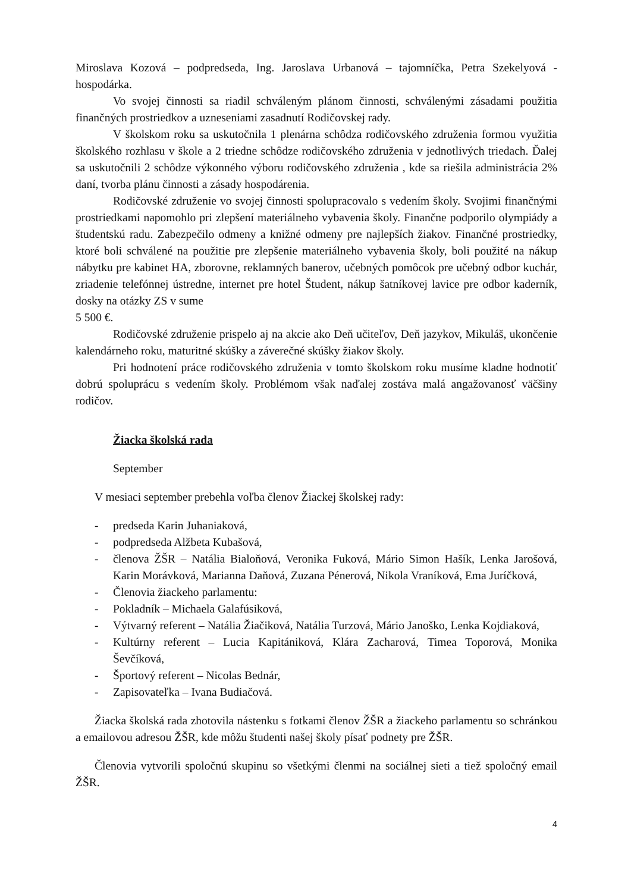Miroslava Kozová – podpredseda, Ing. Jaroslava Urbanová – tajomníčka, Petra Szekelyová - hospodárka.
Vo svojej činnosti sa riadil schváleným plánom činnosti, schválenými zásadami použitia finančných prostriedkov a uzneseniami zasadnutí Rodičovskej rady.
V školskom roku sa uskutočnila 1 plenárna schôdza rodičovského združenia formou využitia školského rozhlasu v škole a 2 triedne schôdze rodičovského združenia v jednotlivých triedach. Ďalej sa uskutočnili 2 schôdze výkonného výboru rodičovského združenia , kde sa riešila administrácia 2% daní, tvorba plánu činnosti a zásady hospodárenia.
Rodičovské združenie vo svojej činnosti spolupracovalo s vedením školy. Svojimi finančnými prostriedkami napomohlo pri zlepšení materiálneho vybavenia školy. Finančne podporilo olympiády a študentskú radu. Zabezpečilo odmeny a knižné odmeny pre najlepších žiakov. Finančné prostriedky, ktoré boli schválené na použitie pre zlepšenie materiálneho vybavenia školy, boli použité na nákup nábytku pre kabinet HA, zborovne, reklamných banerov, učebných pomôcok pre učebný odbor kuchár, zriadenie telefónnej ústredne, internet pre hotel Študent, nákup šatníkovej lavice pre odbor kaderník, dosky na otázky ZS v sume
5 500 €.
Rodičovské združenie prispelo aj na akcie ako Deň učiteľov, Deň jazykov, Mikuláš, ukončenie kalendárneho roku, maturitné skúšky a záverečné skúšky žiakov školy.
Pri hodnotení práce rodičovského združenia v tomto školskom roku musíme kladne hodnotiť dobrú spoluprácu s vedením školy. Problémom však naďalej zostáva malá angažovanosť väčšiny rodičov.
Žiacka školská rada
September
V mesiaci september prebehla voľba členov Žiackej školskej rady:
- predseda Karin Juhaniaková,
- podpredseda Alžbeta Kubašová,
- členova ŽŠR – Natália Bialoňová, Veronika Fuková, Mário Simon Hašík, Lenka Jarošová, Karin Morávková, Marianna Daňová, Zuzana Pénerová, Nikola Vraníková, Ema Juríčková,
- Členovia žiackeho parlamentu:
- Pokladník – Michaela Galafúsiková,
- Výtvarný referent – Natália Žiačiková, Natália Turzová, Mário Janoško, Lenka Kojdiaková,
- Kultúrny referent – Lucia Kapitániková, Klára Zacharová, Timea Toporová, Monika Ševčíková,
- Športový referent – Nicolas Bednár,
- Zapisovateľka – Ivana Budiačová.
Žiacka školská rada zhotovila nástenku s fotkami členov ŽŠR a žiackeho parlamentu so schránkou a emailovou adresou ŽŠR, kde môžu študenti našej školy písať podnety pre ŽŠR.
Členovia vytvorili spoločnú skupinu so všetkými členmi na sociálnej sieti a tiež spoločný email ŽŠR.
4